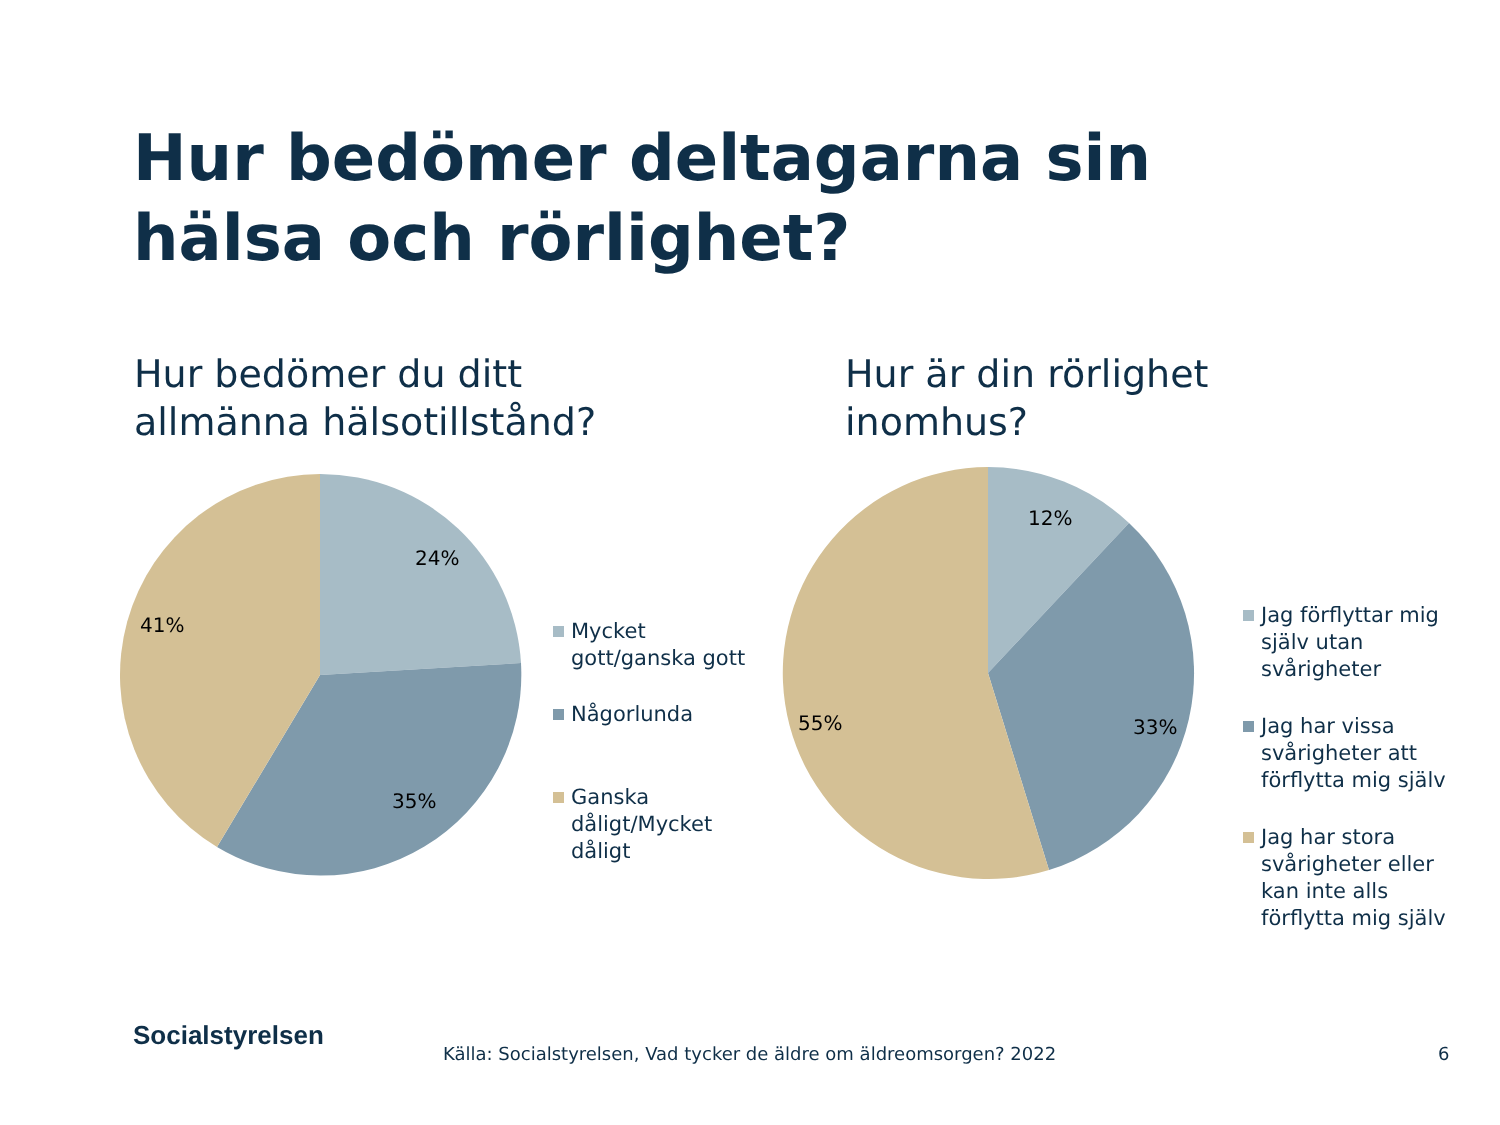Hur bedömer deltagarna sin hälsa och rörlighet?
Hur bedömer du ditt
allmänna hälsotillstånd?
Hur är din rörlighet
inomhus?
24%
35%
41%
Mycket gott/ganska gott
Någorlunda
Ganska dåligt/Mycket dåligt
12%
33%
55%
Jag förflyttar mig själv utan svårigheter
Jag har vissa svårigheter att förflytta mig själv
Jag har stora svårigheter eller kan inte alls förflytta mig själv
Socialstyrelsen
Källa: Socialstyrelsen, Vad tycker de äldre om äldreomsorgen? 2022
6